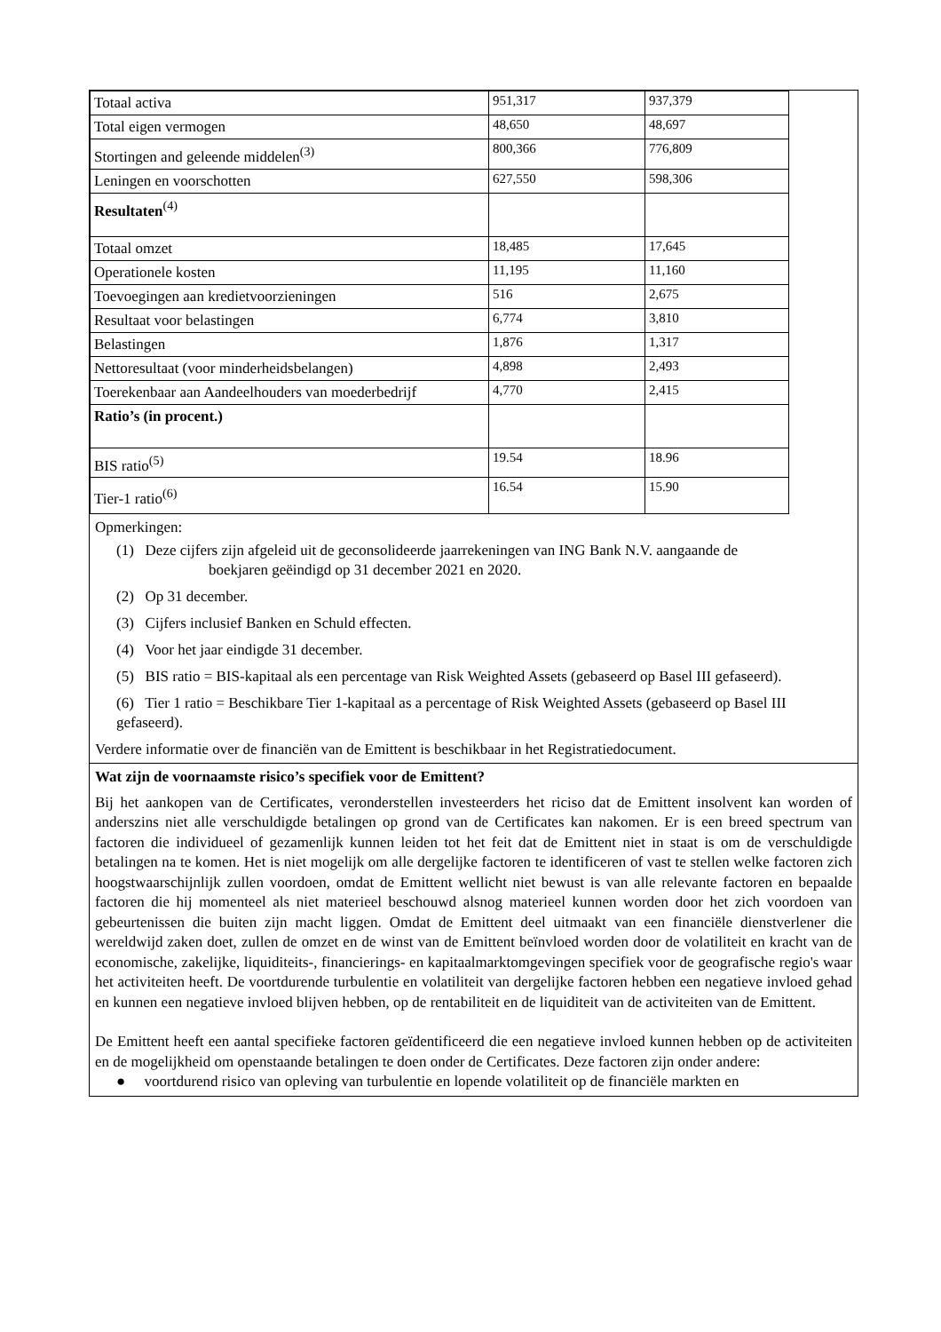| Totaal activa | 951,317 | 937,379 |
| Total eigen vermogen | 48,650 | 48,697 |
| Stortingen and geleende middelen<sup>(3)</sup> | 800,366 | 776,809 |
| Leningen en voorschotten | 627,550 | 598,306 |
| Resultaten<sup>(4)</sup> | | |
| Totaal omzet | 18,485 | 17,645 |
| Operationele kosten | 11,195 | 11,160 |
| Toevoegingen aan kredietvoorzieningen | 516 | 2,675 |
| Resultaat voor belastingen | 6,774 | 3,810 |
| Belastingen | 1,876 | 1,317 |
| Nettoresultaat (voor minderheidsbelangen) | 4,898 | 2,493 |
| Toerekenbaar aan Aandeelhouders van moederbedrijf | 4,770 | 2,415 |
| Ratio’s (in procent.) | | |
| BIS ratio<sup>(5)</sup> | 19.54 | 18.96 |
| Tier-1 ratio<sup>(6)</sup> | 16.54 | 15.90 |
Opmerkingen:
(1) Deze cijfers zijn afgeleid uit de geconsolideerde jaarrekeningen van ING Bank N.V. aangaande de
boekjaren geëindigd op 31 december 2021 en 2020.
(2) Op 31 december.
(3) Cijfers inclusief Banken en Schuld effecten.
(4) Voor het jaar eindigde 31 december.
(5) BIS ratio = BIS-kapitaal als een percentage van Risk Weighted Assets (gebaseerd op Basel III gefaseerd).
(6) Tier 1 ratio = Beschikbare Tier 1-kapitaal as a percentage of Risk Weighted Assets (gebaseerd op Basel III gefaseerd).
Verdere informatie over de financiën van de Emittent is beschikbaar in het Registratiedocument.
Wat zijn de voornaamste risico’s specifiek voor de Emittent?
Bij het aankopen van de Certificates, veronderstellen investeerders het riciso dat de Emittent insolvent kan worden of anderszins niet alle verschuldigde betalingen op grond van de Certificates kan nakomen. Er is een breed spectrum van factoren die individueel of gezamenlijk kunnen leiden tot het feit dat de Emittent niet in staat is om de verschuldigde betalingen na te komen. Het is niet mogelijk om alle dergelijke factoren te identificeren of vast te stellen welke factoren zich hoogstwaarschijnlijk zullen voordoen, omdat de Emittent wellicht niet bewust is van alle relevante factoren en bepaalde factoren die hij momenteel als niet materieel beschouwd alsnog materieel kunnen worden door het zich voordoen van gebeurtenissen die buiten zijn macht liggen. Omdat de Emittent deel uitmaakt van een financiële dienstverlener die wereldwijd zaken doet, zullen de omzet en de winst van de Emittent beïnvloed worden door de volatiliteit en kracht van de economische, zakelijke, liquiditeits-, financierings- en kapitaalmarktomgevingen specifiek voor de geografische regio's waar het activiteiten heeft. De voortdurende turbulentie en volatiliteit van dergelijke factoren hebben een negatieve invloed gehad en kunnen een negatieve invloed blijven hebben, op de rentabiliteit en de liquiditeit van de activiteiten van de Emittent.
De Emittent heeft een aantal specifieke factoren geïdentificeerd die een negatieve invloed kunnen hebben op de activiteiten en de mogelijkheid om openstaande betalingen te doen onder de Certificates. Deze factoren zijn onder andere:
● voortdurend risico van opleving van turbulentie en lopende volatiliteit op de financiële markten en